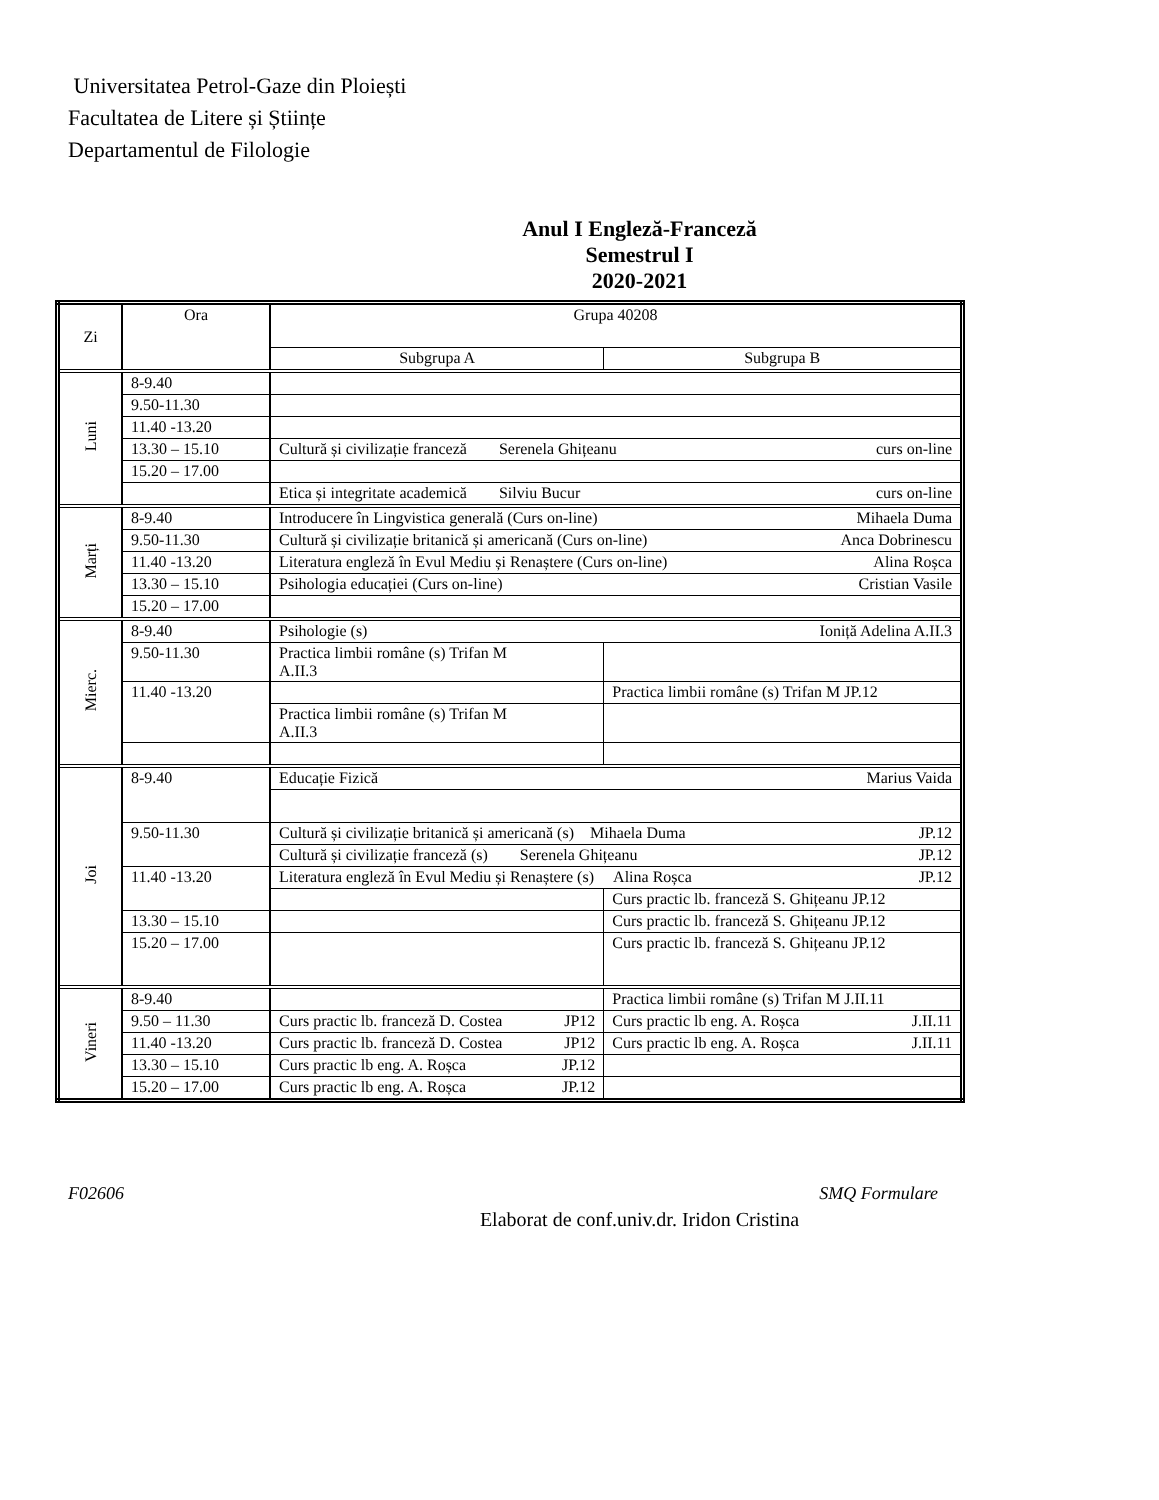Universitatea Petrol-Gaze din Ploiești
Facultatea de Litere și Științe
Departamentul de Filologie
Anul I Engleză-Franceză
Semestrul I
2020-2021
| Zi | Ora | Grupa 40208 | |
| --- | --- | --- | --- |
| | | Subgrupa A | Subgrupa B |
| Luni | 8-9.40 | | |
| | 9.50-11.30 | | |
| | 11.40 -13.20 | | |
| | 13.30 – 15.10 | Cultură și civilizație franceză Serenela Ghițeanu curs on-line | |
| | 15.20 – 17.00 | | |
| | | Etica și integritate academică Silviu Bucur curs on-line | |
| Marți | 8-9.40 | Introducere în Lingvistica generală (Curs on-line) Mihaela Duma | |
| | 9.50-11.30 | Cultură și civilizație britanică și americană (Curs on-line) Anca Dobrinescu | |
| | 11.40 -13.20 | Literatura engleză în Evul Mediu și Renaștere (Curs on-line) Alina Roșca | |
| | 13.30 – 15.10 | Psihologia educației (Curs on-line) Cristian Vasile | |
| | 15.20 – 17.00 | | |
| Mierc. | 8-9.40 | Psihologie (s) Ioniță Adelina A.II.3 | |
| | 9.50-11.30 | Practica limbii române (s) Trifan M A.II.3 | |
| | 11.40 -13.20 | | Practica limbii române (s) Trifan M JP.12 |
| | | Practica limbii române (s) Trifan M A.II.3 | |
| Joi | 8-9.40 | Educație Fizică Marius Vaida | |
| | 9.50-11.30 | Cultură și civilizație britanică și americană (s) Mihaela Duma JP.12 | |
| | | Cultură și civilizație franceză (s) Serenela Ghițeanu JP.12 | |
| | 11.40 -13.20 | Literatura engleză în Evul Mediu și Renaștere (s) Alina Roșca JP.12 | |
| | | | Curs practic lb. franceză S. Ghițeanu JP.12 |
| | 13.30 – 15.10 | | Curs practic lb. franceză S. Ghițeanu JP.12 |
| | 15.20 – 17.00 | | Curs practic lb. franceză S. Ghițeanu JP.12 |
| Vineri | 8-9.40 | | Practica limbii române (s) Trifan M J.II.11 |
| | 9.50 – 11.30 | Curs practic lb. franceză D. Costea JP12 | Curs practic lb eng. A. Roșca J.II.11 |
| | 11.40 -13.20 | Curs practic lb. franceză D. Costea JP12 | Curs practic lb eng. A. Roșca J.II.11 |
| | 13.30 – 15.10 | Curs practic lb eng. A. Roșca JP.12 | |
| | 15.20 – 17.00 | Curs practic lb eng. A. Roșca JP.12 | |
F02606 SMQ Formulare
Elaborat de conf.univ.dr. Iridon Cristina